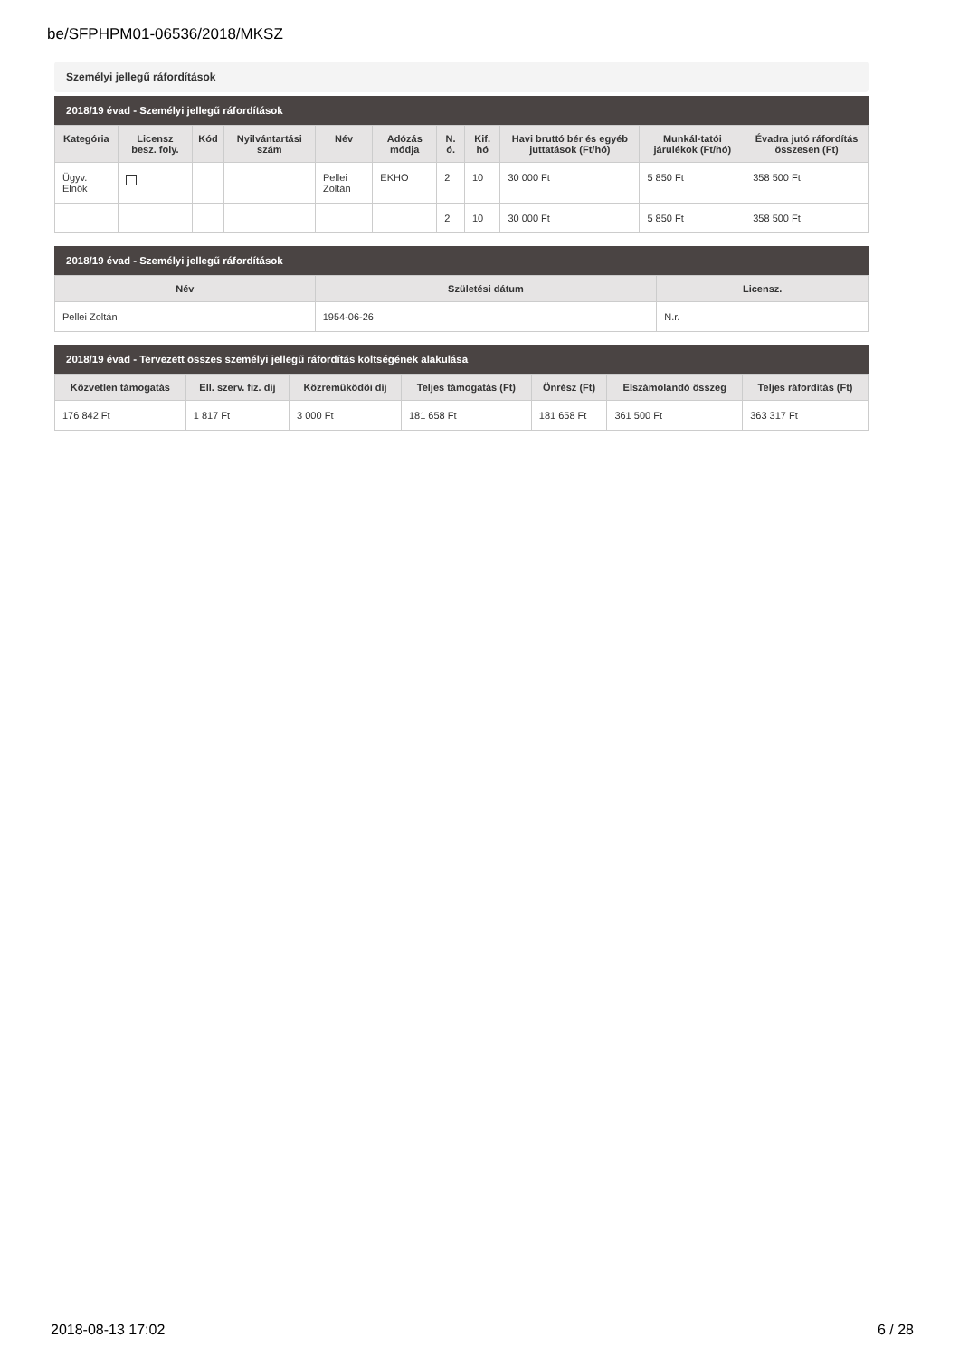be/SFPHPM01-06536/2018/MKSZ
Személyi jellegű ráfordítások
2018/19 évad - Személyi jellegű ráfordítások
| Kategória | Licensz besz. foly. | Kód | Nyilvántartási szám | Név | Adózás módja | N. ó. | Kif. hó | Havi bruttó bér és egyéb juttatások (Ft/hó) | Munkál-tatói járulékok (Ft/hó) | Évadra jutó ráfordítás összesen (Ft) |
| --- | --- | --- | --- | --- | --- | --- | --- | --- | --- | --- |
| Ügyv. Elnök | | | | Pellei Zoltán | EKHO | 2 | 10 | 30 000 Ft | 5 850 Ft | 358 500 Ft |
| | | | | | | 2 | 10 | 30 000 Ft | 5 850 Ft | 358 500 Ft |
2018/19 évad - Személyi jellegű ráfordítások
| Név | Születési dátum | Licensz. |
| --- | --- | --- |
| Pellei Zoltán | 1954-06-26 | N.r. |
2018/19 évad - Tervezett összes személyi jellegű ráfordítás költségének alakulása
| Közvetlen támogatás | Ell. szerv. fiz. díj | Közreműködői díj | Teljes támogatás (Ft) | Önrész (Ft) | Elszámolandó összeg | Teljes ráfordítás (Ft) |
| --- | --- | --- | --- | --- | --- | --- |
| 176 842 Ft | 1 817 Ft | 3 000 Ft | 181 658 Ft | 181 658 Ft | 361 500 Ft | 363 317 Ft |
2018-08-13 17:02 6 / 28